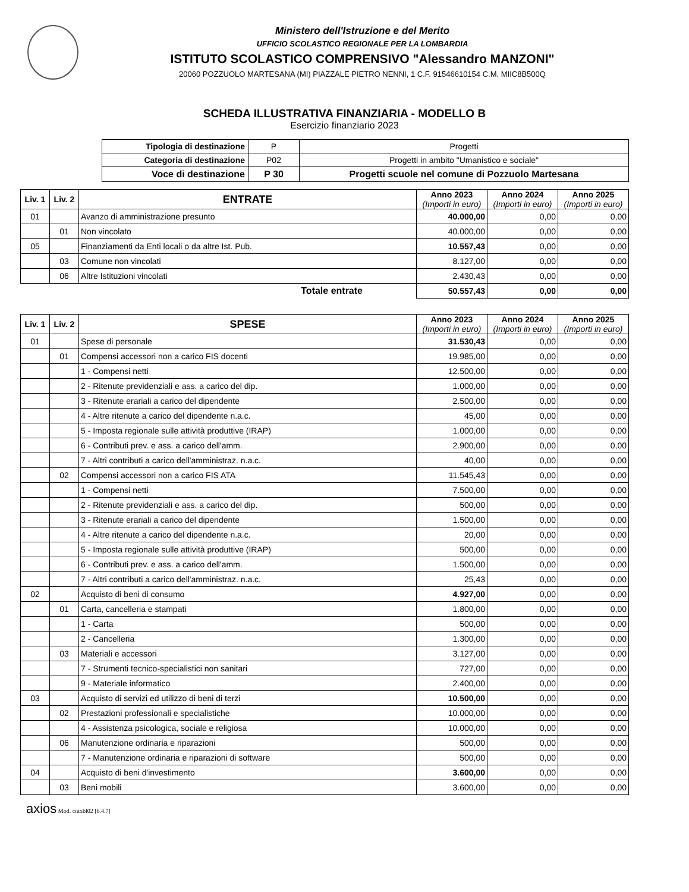Ministero dell'Istruzione e del Merito
UFFICIO SCOLASTICO REGIONALE PER LA LOMBARDIA
ISTITUTO SCOLASTICO COMPRENSIVO "Alessandro MANZONI"
20060 POZZUOLO MARTESANA (MI) PIAZZALE PIETRO NENNI, 1 C.F. 91546610154 C.M. MIIC8B500Q
SCHEDA ILLUSTRATIVA FINANZIARIA - MODELLO B
Esercizio finanziario 2023
| Tipologia di destinazione | P | Progetti |
| Categoria di destinazione | P02 | Progetti in ambito "Umanistico e sociale" |
| Voce di destinazione | P 30 | Progetti scuole nel comune di Pozzuolo Martesana |
| Liv. 1 | Liv. 2 | ENTRATE | Anno 2023 (Importi in euro) | Anno 2024 (Importi in euro) | Anno 2025 (Importi in euro) |
| --- | --- | --- | --- | --- | --- |
| 01 | | Avanzo di amministrazione presunto | 40.000,00 | 0,00 | 0,00 |
| | 01 | Non vincolato | 40.000,00 | 0,00 | 0,00 |
| 05 | | Finanziamenti da Enti locali o da altre Ist. Pub. | 10.557,43 | 0,00 | 0,00 |
| | 03 | Comune non vincolati | 8.127,00 | 0,00 | 0,00 |
| | 06 | Altre Istituzioni vincolati | 2.430,43 | 0,00 | 0,00 |
| Totale entrate | | | 50.557,43 | 0,00 | 0,00 |
| Liv. 1 | Liv. 2 | SPESE | Anno 2023 (Importi in euro) | Anno 2024 (Importi in euro) | Anno 2025 (Importi in euro) |
| --- | --- | --- | --- | --- | --- |
| 01 | | Spese di personale | 31.530,43 | 0,00 | 0,00 |
| | 01 | Compensi accessori non a carico FIS docenti | 19.985,00 | 0,00 | 0,00 |
| | | 1 - Compensi netti | 12.500,00 | 0,00 | 0,00 |
| | | 2 - Ritenute previdenziali e ass. a carico del dip. | 1.000,00 | 0,00 | 0,00 |
| | | 3 - Ritenute erariali a carico del dipendente | 2.500,00 | 0,00 | 0,00 |
| | | 4 - Altre ritenute a carico del dipendente n.a.c. | 45,00 | 0,00 | 0,00 |
| | | 5 - Imposta regionale sulle attività produttive (IRAP) | 1.000,00 | 0,00 | 0,00 |
| | | 6 - Contributi prev. e ass. a carico dell'amm. | 2.900,00 | 0,00 | 0,00 |
| | | 7 - Altri contributi a carico dell'amministraz. n.a.c. | 40,00 | 0,00 | 0,00 |
| | 02 | Compensi accessori non a carico FIS ATA | 11.545,43 | 0,00 | 0,00 |
| | | 1 - Compensi netti | 7.500,00 | 0,00 | 0,00 |
| | | 2 - Ritenute previdenziali e ass. a carico del dip. | 500,00 | 0,00 | 0,00 |
| | | 3 - Ritenute erariali a carico del dipendente | 1.500,00 | 0,00 | 0,00 |
| | | 4 - Altre ritenute a carico del dipendente n.a.c. | 20,00 | 0,00 | 0,00 |
| | | 5 - Imposta regionale sulle attività produttive (IRAP) | 500,00 | 0,00 | 0,00 |
| | | 6 - Contributi prev. e ass. a carico dell'amm. | 1.500,00 | 0,00 | 0,00 |
| | | 7 - Altri contributi a carico dell'amministraz. n.a.c. | 25,43 | 0,00 | 0,00 |
| 02 | | Acquisto di beni di consumo | 4.927,00 | 0,00 | 0,00 |
| | 01 | Carta, cancelleria e stampati | 1.800,00 | 0,00 | 0,00 |
| | | 1 - Carta | 500,00 | 0,00 | 0,00 |
| | | 2 - Cancelleria | 1.300,00 | 0,00 | 0,00 |
| | 03 | Materiali e accessori | 3.127,00 | 0,00 | 0,00 |
| | | 7 - Strumenti tecnico-specialistici non sanitari | 727,00 | 0,00 | 0,00 |
| | | 9 - Materiale informatico | 2.400,00 | 0,00 | 0,00 |
| 03 | | Acquisto di servizi ed utilizzo di beni di terzi | 10.500,00 | 0,00 | 0,00 |
| | 02 | Prestazioni professionali e specialistiche | 10.000,00 | 0,00 | 0,00 |
| | | 4 - Assistenza psicologica, sociale e religiosa | 10.000,00 | 0,00 | 0,00 |
| | 06 | Manutenzione ordinaria e riparazioni | 500,00 | 0,00 | 0,00 |
| | | 7 - Manutenzione ordinaria e riparazioni di software | 500,00 | 0,00 | 0,00 |
| 04 | | Acquisto di beni d'investimento | 3.600,00 | 0,00 | 0,00 |
| | 03 | Beni mobili | 3.600,00 | 0,00 | 0,00 |
axios Mod. cntxbl02 [6.4.7]